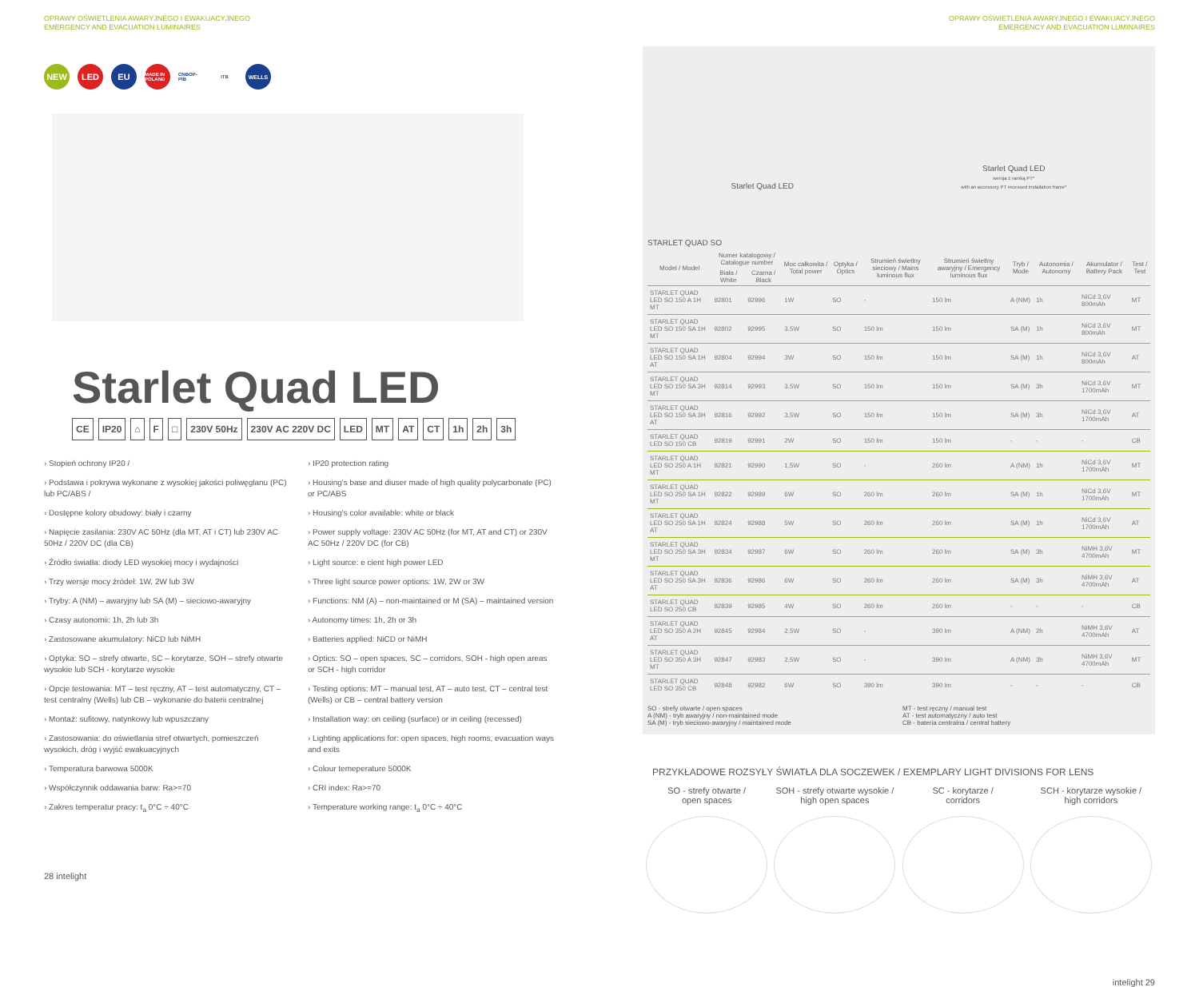OPRAWY OŚWIETLENIA AWARYJNEGO I EWAKUACYJNEGO
EMERGENCY AND EVACUATION LUMINAIRES
NEW LED EU
MADE IN POLAND
CNBOP-PIB
ITB
WELLS
Starlet Quad LED
CE IP20 ⌂ F □ 230V 50Hz 230V AC 220V DC LED MT AT CT 1h 2h 3h
› Stopień ochrony IP20 /
› Podstawa i pokrywa wykonane z wysokiej jakości poliwęglanu (PC) lub PC/ABS /
› Dostępne kolory obudowy: biały i czarny
› Napięcie zasilania: 230V AC 50Hz (dla MT, AT i CT) lub 230V AC 50Hz / 220V DC (dla CB)
› Źródło światła: diody LED wysokiej mocy i wydajności
› Trzy wersje mocy źródeł: 1W, 2W lub 3W
› Tryby: A (NM) – awaryjny lub SA (M) – sieciowo-awaryjny
› Czasy autonomii: 1h, 2h lub 3h
› Zastosowane akumulatory: NiCD lub NiMH
› Optyka: SO – strefy otwarte, SC – korytarze, SOH – strefy otwarte wysokie lub SCH - korytarze wysokie
› Opcje testowania: MT – test ręczny, AT – test automatyczny, CT – test centralny (Wells) lub CB – wykonanie do baterii centralnej
› Montaż: sufitowy, natynkowy lub wpuszczany
› Zastosowania: do oświetlania stref otwartych, pomieszczeń wysokich, dróg i wyjść ewakuacyjnych
› Temperatura barwowa 5000K
› Współczynnik oddawania barw: Ra>=70
› Zakres temperatur pracy: t<sub>a</sub> 0°C ÷ 40°C
› IP20 protection rating
› Housing's base and diuser made of high quality polycarbonate (PC) or PC/ABS
› Housing's color available: white or black
› Power supply voltage: 230V AC 50Hz (for MT, AT and CT) or 230V AC 50Hz / 220V DC (for CB)
› Light source: e cient high power LED
› Three light source power options: 1W, 2W or 3W
› Functions: NM (A) – non-maintained or M (SA) – maintained version
› Autonomy times: 1h, 2h or 3h
› Batteries applied: NiCD or NiMH
› Optics: SO – open spaces, SC – corridors, SOH - high open areas or SCH - high corridor
› Testing options: MT – manual test, AT – auto test, CT – central test (Wells) or CB – central battery version
› Installation way: on ceiling (surface) or in ceiling (recessed)
› Lighting applications for: open spaces, high rooms, evacuation ways and exits
› Colour temeperature 5000K
› CRI index: Ra>=70
› Temperature working range: t<sub>a</sub> 0°C ÷ 40°C
28 intelight
OPRAWY OŚWIETLENIA AWARYJNEGO I EWAKUACYJNEGO
EMERGENCY AND EVACUATION LUMINAIRES
Starlet Quad LED
Starlet Quad LED
wersja z ramką PT*
with an accessory PT recessed installation frame*
STARLET QUAD SO
| Model / Model | Numer katalogowy / Catalogue number | | Moc całkowita / Total power | Optyka / Optics | Strumień świetlny sieciowy / Mains luminous flux | Strumień świetlny awaryjny / Emergency luminous flux | Tryb / Mode | Autonomia / Autonomy | Akumulator / Battery Pack | Test / Test |
| --- | --- | --- | --- | --- | --- | --- | --- | --- | --- | --- |
| | Biała / White | Czarna / Black | | | | | | | | |
| STARLET QUAD LED SO 150 A 1H MT | 92801 | 92996 | 1W | SO | - | 150 lm | A (NM) | 1h | NiCd 3,6V 800mAh | MT |
| STARLET QUAD LED SO 150 SA 1H MT | 92802 | 92995 | 3,5W | SO | 150 lm | 150 lm | SA (M) | 1h | NiCd 3,6V 800mAh | MT |
| STARLET QUAD LED SO 150 SA 1H AT | 92804 | 92994 | 3W | SO | 150 lm | 150 lm | SA (M) | 1h | NiCd 3,6V 800mAh | AT |
| STARLET QUAD LED SO 150 SA 3H MT | 92814 | 92993 | 3,5W | SO | 150 lm | 150 lm | SA (M) | 3h | NiCd 3,6V 1700mAh | MT |
| STARLET QUAD LED SO 150 SA 3H AT | 92816 | 92992 | 3,5W | SO | 150 lm | 150 lm | SA (M) | 3h | NiCd 3,6V 1700mAh | AT |
| STARLET QUAD LED SO 150 CB | 92819 | 92991 | 2W | SO | 150 lm | 150 lm | - | - | - | CB |
| STARLET QUAD LED SO 250 A 1H MT | 92821 | 92990 | 1,5W | SO | - | 260 lm | A (NM) | 1h | NiCd 3,6V 1700mAh | MT |
| STARLET QUAD LED SO 250 SA 1H MT | 92822 | 92989 | 6W | SO | 260 lm | 260 lm | SA (M) | 1h | NiCd 3,6V 1700mAh | MT |
| STARLET QUAD LED SO 250 SA 1H AT | 92824 | 92988 | 5W | SO | 260 lm | 260 lm | SA (M) | 1h | NiCd 3,6V 1700mAh | AT |
| STARLET QUAD LED SO 250 SA 3H MT | 92834 | 92987 | 6W | SO | 260 lm | 260 lm | SA (M) | 3h | NiMH 3,6V 4700mAh | MT |
| STARLET QUAD LED SO 250 SA 3H AT | 92836 | 92986 | 6W | SO | 260 lm | 260 lm | SA (M) | 3h | NiMH 3,6V 4700mAh | AT |
| STARLET QUAD LED SO 250 CB | 92839 | 92985 | 4W | SO | 260 lm | 260 lm | - | - | - | CB |
| STARLET QUAD LED SO 350 A 2H AT | 92845 | 92984 | 2,5W | SO | - | 390 lm | A (NM) | 2h | NiMH 3,6V 4700mAh | AT |
| STARLET QUAD LED SO 350 A 3H MT | 92847 | 92983 | 2,5W | SO | - | 390 lm | A (NM) | 3h | NiMH 3,6V 4700mAh | MT |
| STARLET QUAD LED SO 350 CB | 92848 | 92982 | 6W | SO | 390 lm | 390 lm | - | - | - | CB |
SO - strefy otwarte / open spaces
A (NM) - tryb awaryjny / non-maintained mode
SA (M) - tryb sieciowo-awaryjny / maintained mode
MT - test ręczny / manual test
AT - test automatyczny / auto test
CB - bateria centralna / central battery
PRZYKŁADOWE ROZSYŁY ŚWIATŁA DLA SOCZEWEK / EXEMPLARY LIGHT DIVISIONS FOR LENS
SO - strefy otwarte /
open spaces
SOH - strefy otwarte wysokie /
high open spaces
SC - korytarze /
corridors
SCH - korytarze wysokie /
high corridors
intelight 29